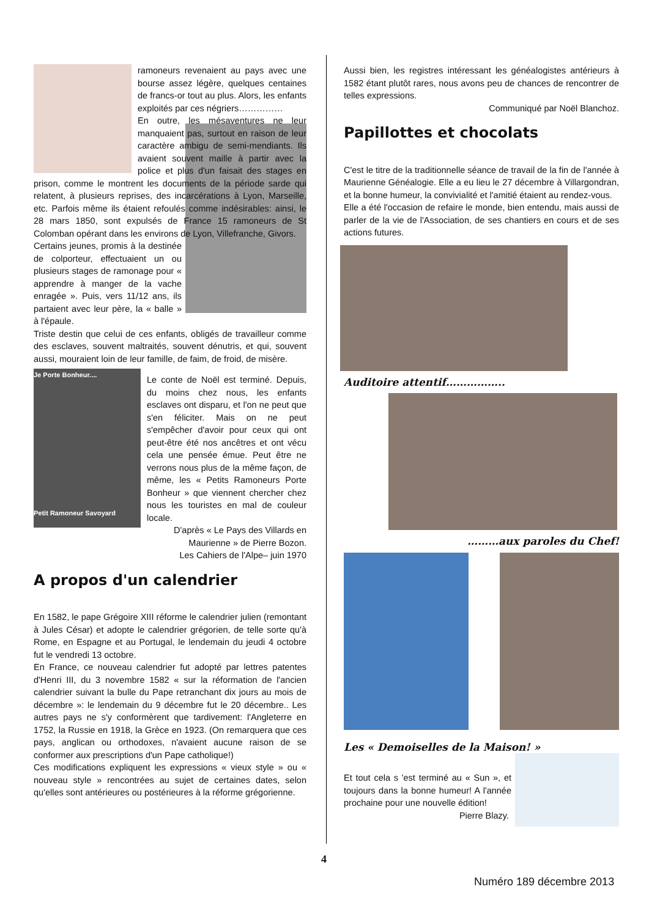ramoneurs revenaient au pays avec une bourse assez légère, quelques centaines de francs-or tout au plus. Alors, les enfants exploités par ces négriers……………
En outre, les mésaventures ne leur manquaient pas, surtout en raison de leur caractère ambigu de semi-mendiants. Ils avaient souvent maille à partir avec la police et plus d'un faisait des stages en prison, comme le montrent les documents de la période sarde qui relatent, à plusieurs reprises, des incarcérations à Lyon, Marseille, etc. Parfois même ils étaient refoulés comme indésirables: ainsi, le 28 mars 1850, sont expulsés de France 15 ramoneurs de St Colomban opérant dans les environs de Lyon, Villefranche, Givors.
Certains jeunes, promis à la destinée de colporteur, effectuaient un ou plusieurs stages de ramonage pour « apprendre à manger de la vache enragée ». Puis, vers 11/12 ans, ils partaient avec leur père, la « balle » à l'épaule.
Triste destin que celui de ces enfants, obligés de travailleur comme des esclaves, souvent maltraités, souvent dénutris, et qui, souvent aussi, mouraient loin de leur famille, de faim, de froid, de misère.
Je Porte Bonheur....
Petit Ramoneur Savoyard
Le conte de Noël est terminé. Depuis, du moins chez nous, les enfants esclaves ont disparu, et l'on ne peut que s'en féliciter. Mais on ne peut s'empêcher d'avoir pour ceux qui ont peut-être été nos ancêtres et ont vécu cela une pensée émue. Peut être ne verrons nous plus de la même façon, de même, les « Petits Ramoneurs Porte Bonheur » que viennent chercher chez nous les touristes en mal de couleur locale.
D'après « Le Pays des Villards en Maurienne » de Pierre Bozon.
Les Cahiers de l'Alpe– juin 1970
A propos d'un calendrier
En 1582, le pape Grégoire XIII réforme le calendrier julien (remontant à Jules César) et adopte le calendrier grégorien, de telle sorte qu'à Rome, en Espagne et au Portugal, le lendemain du jeudi 4 octobre fut le vendredi 13 octobre.
En France, ce nouveau calendrier fut adopté par lettres patentes d'Henri III, du 3 novembre 1582 « sur la réformation de l'ancien calendrier suivant la bulle du Pape retranchant dix jours au mois de décembre »: le lendemain du 9 décembre fut le 20 décembre.. Les autres pays ne s'y conformèrent que tardivement: l'Angleterre en 1752, la Russie en 1918, la Grèce en 1923. (On remarquera que ces pays, anglican ou orthodoxes, n'avaient aucune raison de se conformer aux prescriptions d'un Pape catholique!)
Ces modifications expliquent les expressions « vieux style » ou « nouveau style » rencontrées au sujet de certaines dates, selon qu'elles sont antérieures ou postérieures à la réforme grégorienne.
Aussi bien, les registres intéressant les généalogistes antérieurs à 1582 étant plutôt rares, nous avons peu de chances de rencontrer de telles expressions.
Communiqué par Noël Blanchoz.
Papillottes et chocolats
C'est le titre de la traditionnelle séance de travail de la fin de l'année à Maurienne Généalogie. Elle a eu lieu le 27 décembre à Villargondran, et la bonne humeur, la convivialité et l'amitié étaient au rendez-vous.
Elle a été l'occasion de refaire le monde, bien entendu, mais aussi de parler de la vie de l'Association, de ses chantiers en cours et de ses actions futures.
Auditoire attentif……………..
………aux paroles du Chef!
Les « Demoiselles de la Maison! »
Et tout cela s 'est terminé au « Sun », et toujours dans la bonne humeur! A l'année prochaine pour une nouvelle édition!
Pierre Blazy.
4
Numéro 189 décembre 2013